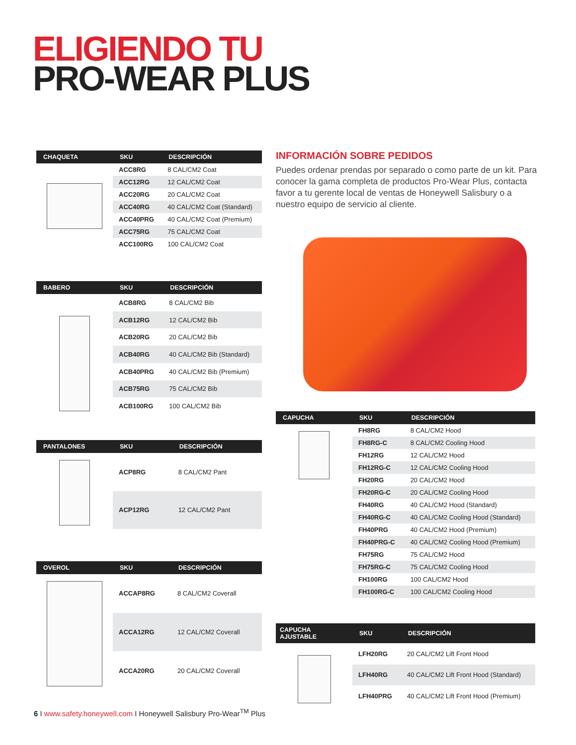ELIGIENDO TU
PRO-WEAR PLUS
| CHAQUETA | SKU | DESCRIPCIÓN |
| --- | --- | --- |
| | ACC8RG | 8 CAL/CM2 Coat |
| | ACC12RG | 12 CAL/CM2 Coat |
| | ACC20RG | 20 CAL/CM2 Coat |
| | ACC40RG | 40 CAL/CM2 Coat (Standard) |
| | ACC40PRG | 40 CAL/CM2 Coat (Premium) |
| | ACC75RG | 75 CAL/CM2 Coat |
| | ACC100RG | 100 CAL/CM2 Coat |
| BABERO | SKU | DESCRIPCIÓN |
| --- | --- | --- |
| | ACB8RG | 8 CAL/CM2 Bib |
| | ACB12RG | 12 CAL/CM2 Bib |
| | ACB20RG | 20 CAL/CM2 Bib |
| | ACB40RG | 40 CAL/CM2 Bib (Standard) |
| | ACB40PRG | 40 CAL/CM2 Bib (Premium) |
| | ACB75RG | 75 CAL/CM2 Bib |
| | ACB100RG | 100 CAL/CM2 Bib |
| PANTALONES | SKU | DESCRIPCIÓN |
| --- | --- | --- |
| | ACP8RG | 8 CAL/CM2 Pant |
| | ACP12RG | 12 CAL/CM2 Pant |
| OVEROL | SKU | DESCRIPCIÓN |
| --- | --- | --- |
| | ACCAP8RG | 8 CAL/CM2 Coverall |
| | ACCA12RG | 12 CAL/CM2 Coverall |
| | ACCA20RG | 20 CAL/CM2 Coverall |
INFORMACIÓN SOBRE PEDIDOS
Puedes ordenar prendas por separado o como parte de un kit. Para conocer la gama completa de productos Pro-Wear Plus, contacta favor a tu gerente local de ventas de Honeywell Salisbury o a nuestro equipo de servicio al cliente.
| CAPUCHA | SKU | DESCRIPCIÓN |
| --- | --- | --- |
| | FH8RG | 8 CAL/CM2 Hood |
| | FH8RG-C | 8 CAL/CM2 Cooling Hood |
| | FH12RG | 12 CAL/CM2 Hood |
| | FH12RG-C | 12 CAL/CM2 Cooling Hood |
| | FH20RG | 20 CAL/CM2 Hood |
| | FH20RG-C | 20 CAL/CM2 Cooling Hood |
| | FH40RG | 40 CAL/CM2 Hood (Standard) |
| | FH40RG-C | 40 CAL/CM2 Cooling Hood (Standard) |
| | FH40PRG | 40 CAL/CM2 Hood (Premium) |
| | FH40PRG-C | 40 CAL/CM2 Cooling Hood (Premium) |
| | FH75RG | 75 CAL/CM2 Hood |
| | FH75RG-C | 75 CAL/CM2 Cooling Hood |
| | FH100RG | 100 CAL/CM2 Hood |
| | FH100RG-C | 100 CAL/CM2 Cooling Hood |
| CAPUCHA AJUSTABLE | SKU | DESCRIPCIÓN |
| --- | --- | --- |
| | LFH20RG | 20 CAL/CM2 Lift Front Hood |
| | LFH40RG | 40 CAL/CM2 Lift Front Hood (Standard) |
| | LFH40PRG | 40 CAL/CM2 Lift Front Hood (Premium) |
6 I www.safety.honeywell.com I Honeywell Salisbury Pro-Wear<sup>TM</sup> Plus